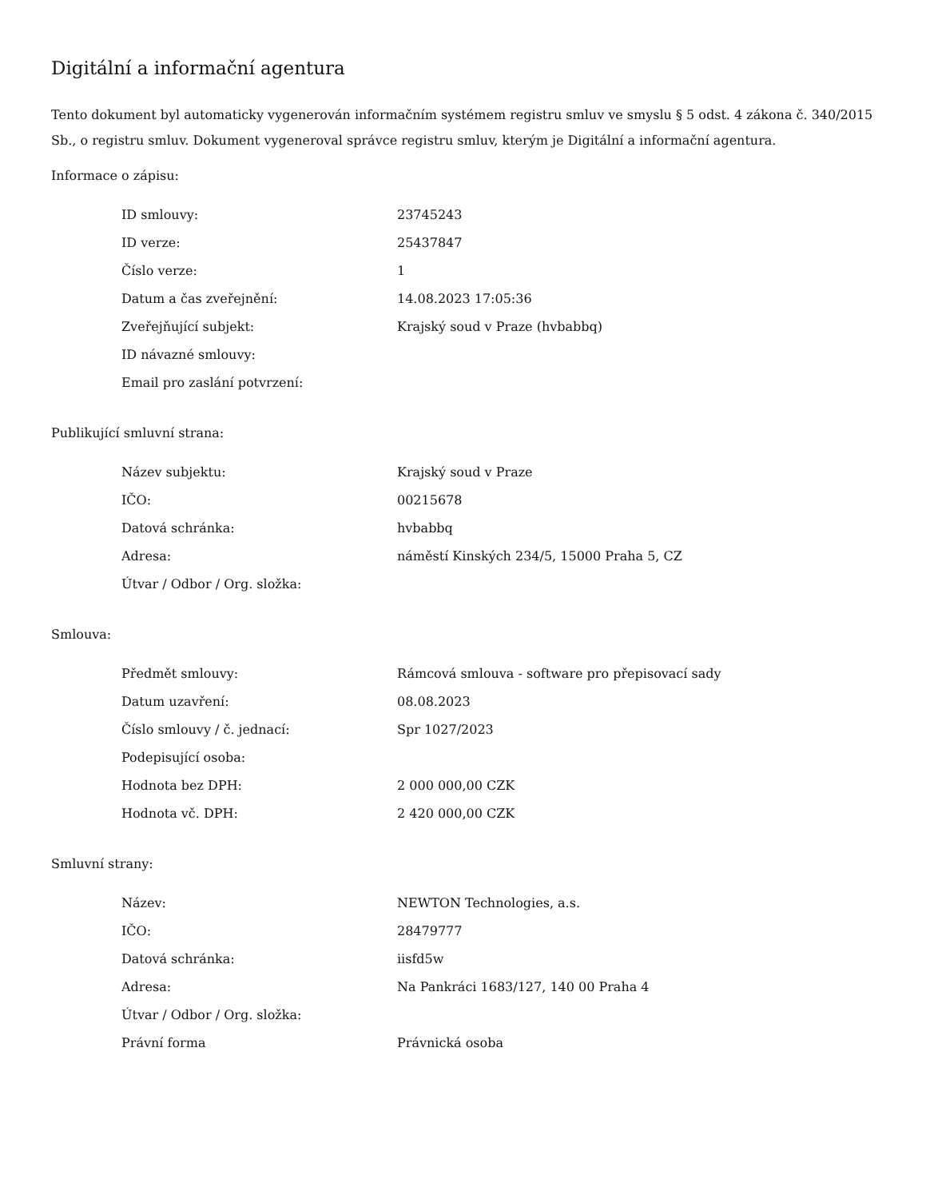Digitální a informační agentura
Tento dokument byl automaticky vygenerován informačním systémem registru smluv ve smyslu § 5 odst. 4 zákona č. 340/2015 Sb., o registru smluv. Dokument vygeneroval správce registru smluv, kterým je Digitální a informační agentura.
Informace o zápisu:
| ID smlouvy: | 23745243 |
| ID verze: | 25437847 |
| Číslo verze: | 1 |
| Datum a čas zveřejnění: | 14.08.2023 17:05:36 |
| Zveřejňující subjekt: | Krajský soud v Praze (hvbabbq) |
| ID návazné smlouvy: | |
| Email pro zaslání potvrzení: | |
Publikující smluvní strana:
| Název subjektu: | Krajský soud v Praze |
| IČO: | 00215678 |
| Datová schránka: | hvbabbq |
| Adresa: | náměstí Kinských 234/5, 15000 Praha 5, CZ |
| Útvar / Odbor / Org. složka: | |
Smlouva:
| Předmět smlouvy: | Rámcová smlouva - software pro přepisovací sady |
| Datum uzavření: | 08.08.2023 |
| Číslo smlouvy / č. jednací: | Spr 1027/2023 |
| Podepisující osoba: | |
| Hodnota bez DPH: | 2 000 000,00 CZK |
| Hodnota vč. DPH: | 2 420 000,00 CZK |
Smluvní strany:
| Název: | NEWTON Technologies, a.s. |
| IČO: | 28479777 |
| Datová schránka: | iisfd5w |
| Adresa: | Na Pankráci 1683/127, 140 00 Praha 4 |
| Útvar / Odbor / Org. složka: | |
| Právní forma | Právnická osoba |